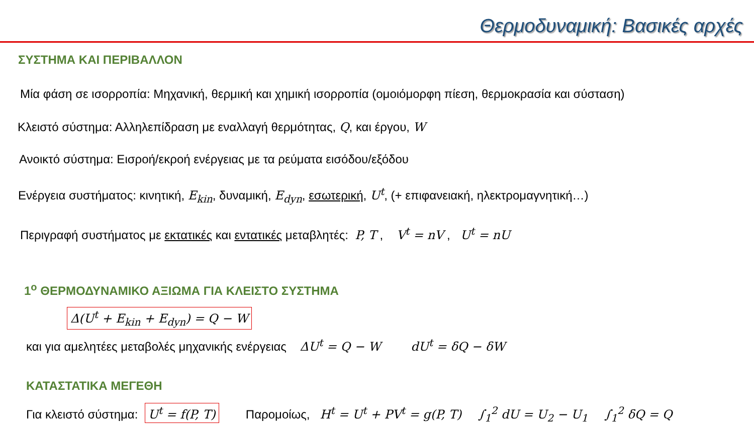Θερμοδυναμική: Βασικές αρχές
ΣΥΣΤΗΜΑ ΚΑΙ ΠΕΡΙΒΑΛΛΟΝ
Μία φάση σε ισορροπία: Μηχανική, θερμική και χημική ισορροπία (ομοιόμορφη πίεση, θερμοκρασία και σύσταση)
Κλειστό σύστημα: Αλληλεπίδραση με εναλλαγή θερμότητας, Q, και έργου, W
Ανοικτό σύστημα: Εισροή/εκροή ενέργειας με τα ρεύματα εισόδου/εξόδου
Ενέργεια συστήματος: κινητική, E<sub>kin</sub>, δυναμική, E<sub>dyn</sub>, εσωτερική, U<sup>t</sup>, (+ επιφανειακή, ηλεκτρομαγνητική…)
Περιγραφή συστήματος με εκτατικές και εντατικές μεταβλητές: P, T , V<sup>t</sup> = nV , U<sup>t</sup> = nU
1<sup>ο</sup> ΘΕΡΜΟΔΥΝΑΜΙΚΟ ΑΞΙΩΜΑ ΓΙΑ ΚΛΕΙΣΤΟ ΣΥΣΤΗΜΑ
Δ(U<sup>t</sup> + E<sub>kin</sub> + E<sub>dyn</sub>) = Q − W
και για αμελητέες μεταβολές μηχανικής ενέργειας ΔU<sup>t</sup> = Q − W dU<sup>t</sup> = δQ − δW
ΚΑΤΑΣΤΑΤΙΚΑ ΜΕΓΕΘΗ
Για κλειστό σύστημα: U<sup>t</sup> = f(P, T) Παρομοίως, H<sup>t</sup> = U<sup>t</sup> + PV<sup>t</sup> = g(P, T) ∫<sub>1</sub><sup>2</sup> dU = U<sub>2</sub> − U<sub>1</sub> ∫<sub>1</sub><sup>2</sup> δQ = Q